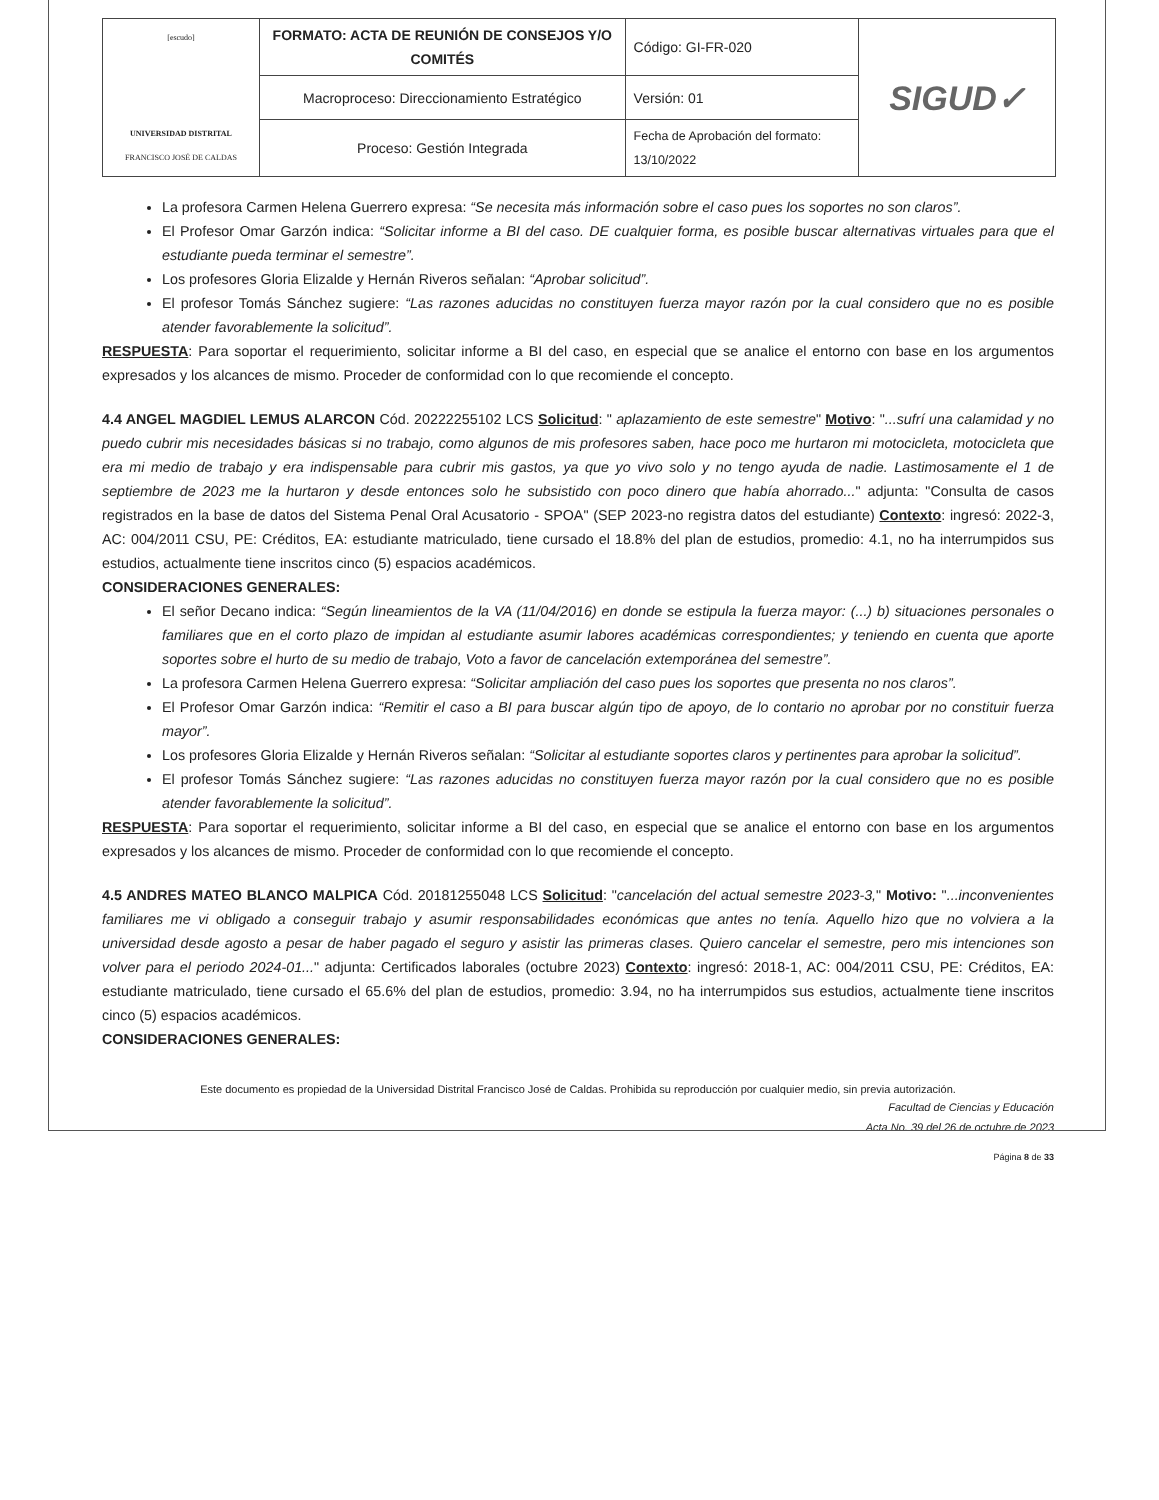| [escudo] UNIVERSIDAD DISTRITAL FRANCISCO JOSÉ DE CALDAS | FORMATO: ACTA DE REUNIÓN DE CONSEJOS Y/O COMITÉS | Código: GI-FR-020 | SIGUD✓ |
| | Macroproceso: Direccionamiento Estratégico | Versión: 01 | |
| | Proceso: Gestión Integrada | Fecha de Aprobación del formato: 13/10/2022 | |
La profesora Carmen Helena Guerrero expresa: “Se necesita más información sobre el caso pues los soportes no son claros”.
El Profesor Omar Garzón indica: “Solicitar informe a BI del caso. DE cualquier forma, es posible buscar alternativas virtuales para que el estudiante pueda terminar el semestre”.
Los profesores Gloria Elizalde y Hernán Riveros señalan: “Aprobar solicitud”.
El profesor Tomás Sánchez sugiere: “Las razones aducidas no constituyen fuerza mayor razón por la cual considero que no es posible atender favorablemente la solicitud”.
RESPUESTA: Para soportar el requerimiento, solicitar informe a BI del caso, en especial que se analice el entorno con base en los argumentos expresados y los alcances de mismo. Proceder de conformidad con lo que recomiende el concepto.
4.4 ANGEL MAGDIEL LEMUS ALARCON Cód. 20222255102 LCS Solicitud: " aplazamiento de este semestre" Motivo: "...sufrí una calamidad y no puedo cubrir mis necesidades básicas si no trabajo, como algunos de mis profesores saben, hace poco me hurtaron mi motocicleta, motocicleta que era mi medio de trabajo y era indispensable para cubrir mis gastos, ya que yo vivo solo y no tengo ayuda de nadie. Lastimosamente el 1 de septiembre de 2023 me la hurtaron y desde entonces solo he subsistido con poco dinero que había ahorrado..." adjunta: "Consulta de casos registrados en la base de datos del Sistema Penal Oral Acusatorio - SPOA" (SEP 2023-no registra datos del estudiante) Contexto: ingresó: 2022-3, AC: 004/2011 CSU, PE: Créditos, EA: estudiante matriculado, tiene cursado el 18.8% del plan de estudios, promedio: 4.1, no ha interrumpidos sus estudios, actualmente tiene inscritos cinco (5) espacios académicos.
CONSIDERACIONES GENERALES:
El señor Decano indica: “Según lineamientos de la VA (11/04/2016) en donde se estipula la fuerza mayor: (...) b) situaciones personales o familiares que en el corto plazo de impidan al estudiante asumir labores académicas correspondientes; y teniendo en cuenta que aporte soportes sobre el hurto de su medio de trabajo, Voto a favor de cancelación extemporánea del semestre”.
La profesora Carmen Helena Guerrero expresa: “Solicitar ampliación del caso pues los soportes que presenta no nos claros”.
El Profesor Omar Garzón indica: “Remitir el caso a BI para buscar algún tipo de apoyo, de lo contario no aprobar por no constituir fuerza mayor”.
Los profesores Gloria Elizalde y Hernán Riveros señalan: “Solicitar al estudiante soportes claros y pertinentes para aprobar la solicitud”.
El profesor Tomás Sánchez sugiere: “Las razones aducidas no constituyen fuerza mayor razón por la cual considero que no es posible atender favorablemente la solicitud”.
RESPUESTA: Para soportar el requerimiento, solicitar informe a BI del caso, en especial que se analice el entorno con base en los argumentos expresados y los alcances de mismo. Proceder de conformidad con lo que recomiende el concepto.
4.5 ANDRES MATEO BLANCO MALPICA Cód. 20181255048 LCS Solicitud: "cancelación del actual semestre 2023-3," Motivo: "...inconvenientes familiares me vi obligado a conseguir trabajo y asumir responsabilidades económicas que antes no tenía. Aquello hizo que no volviera a la universidad desde agosto a pesar de haber pagado el seguro y asistir las primeras clases. Quiero cancelar el semestre, pero mis intenciones son volver para el periodo 2024-01..." adjunta: Certificados laborales (octubre 2023) Contexto: ingresó: 2018-1, AC: 004/2011 CSU, PE: Créditos, EA: estudiante matriculado, tiene cursado el 65.6% del plan de estudios, promedio: 3.94, no ha interrumpidos sus estudios, actualmente tiene inscritos cinco (5) espacios académicos.
CONSIDERACIONES GENERALES:
Este documento es propiedad de la Universidad Distrital Francisco José de Caldas. Prohibida su reproducción por cualquier medio, sin previa autorización.
Facultad de Ciencias y Educación
Acta No. 39 del 26 de octubre de 2023
Página 8 de 33